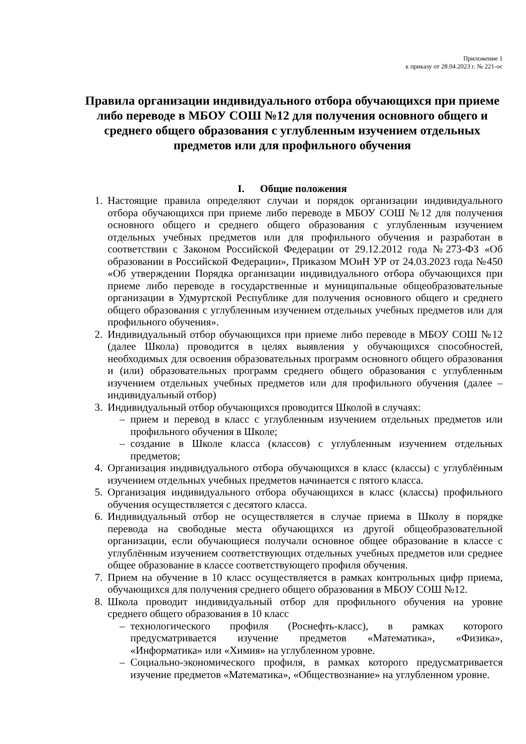Приложение 1
к приказу от 28.04.2023 г. № 221-ос
Правила организации индивидуального отбора обучающихся при приеме либо переводе в МБОУ СОШ №12 для получения основного общего и среднего общего образования с углубленным изучением отдельных предметов или для профильного обучения
I. Общие положения
1. Настоящие правила определяют случаи и порядок организации индивидуального отбора обучающихся при приеме либо переводе в МБОУ СОШ №12 для получения основного общего и среднего общего образования с углубленным изучением отдельных учебных предметов или для профильного обучения и разработан в соответствии с Законом Российской Федерации от 29.12.2012 года №273-ФЗ «Об образовании в Российской Федерации», Приказом МОиН УР от 24.03.2023 года №450 «Об утверждении Порядка организации индивидуального отбора обучающихся при приеме либо переводе в государственные и муниципальные общеобразовательные организации в Удмуртской Республике для получения основного общего и среднего общего образования с углубленным изучением отдельных учебных предметов или для профильного обучения».
2. Индивидуальный отбор обучающихся при приеме либо переводе в МБОУ СОШ №12 (далее Школа) проводится в целях выявления у обучающихся способностей, необходимых для освоения образовательных программ основного общего образования и (или) образовательных программ среднего общего образования с углубленным изучением отдельных учебных предметов или для профильного обучения (далее – индивидуальный отбор)
3. Индивидуальный отбор обучающихся проводится Школой в случаях:
– прием и перевод в класс с углубленным изучением отдельных предметов или профильного обучения в Школе;
– создание в Школе класса (классов) с углубленным изучением отдельных предметов;
4. Организация индивидуального отбора обучающихся в класс (классы) с углублённым изучением отдельных учебных предметов начинается с пятого класса.
5. Организация индивидуального отбора обучающихся в класс (классы) профильного обучения осуществляется с десятого класса.
6. Индивидуальный отбор не осуществляется в случае приема в Школу в порядке перевода на свободные места обучающихся из другой общеобразовательной организации, если обучающиеся получали основное общее образование в классе с углублённым изучением соответствующих отдельных учебных предметов или среднее общее образование в классе соответствующего профиля обучения.
7. Прием на обучение в 10 класс осуществляется в рамках контрольных цифр приема, обучающихся для получения среднего общего образования в МБОУ СОШ №12.
8. Школа проводит индивидуальный отбор для профильного обучения на уровне среднего общего образования в 10 класс
– технологического профиля (Роснефть-класс), в рамках которого предусматривается изучение предметов «Математика», «Физика», «Информатика» или «Химия» на углубленном уровне.
– Социально-экономического профиля, в рамках которого предусматривается изучение предметов «Математика», «Обществознание» на углубленном уровне.